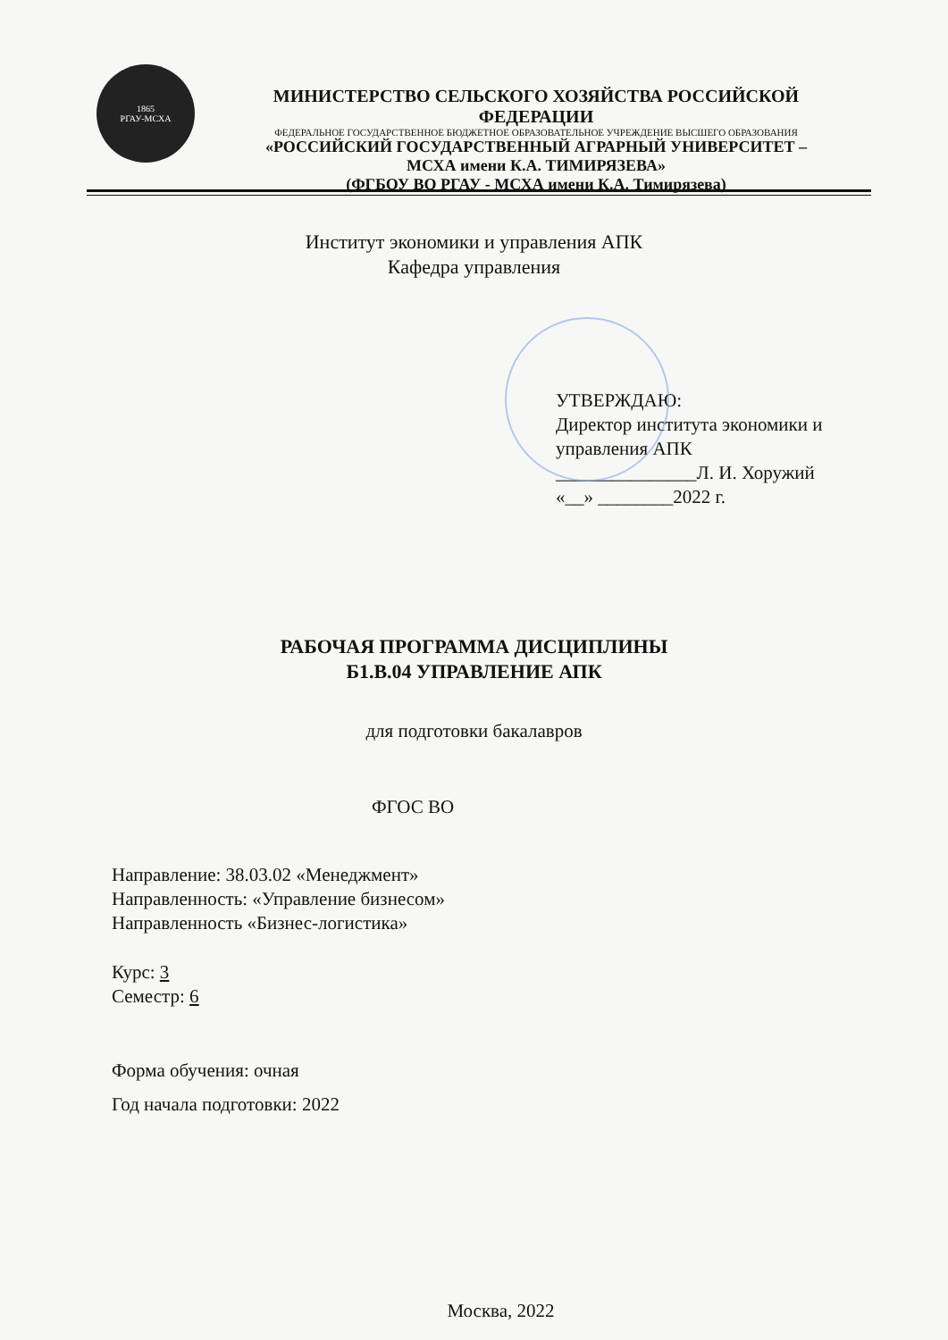1865
РГАУ-МСХА
МИНИСТЕРСТВО СЕЛЬСКОГО ХОЗЯЙСТВА РОССИЙСКОЙ ФЕДЕРАЦИИ
ФЕДЕРАЛЬНОЕ ГОСУДАРСТВЕННОЕ БЮДЖЕТНОЕ ОБРАЗОВАТЕЛЬНОЕ УЧРЕЖДЕНИЕ ВЫСШЕГО ОБРАЗОВАНИЯ
«РОССИЙСКИЙ ГОСУДАРСТВЕННЫЙ АГРАРНЫЙ УНИВЕРСИТЕТ –
МСХА имени К.А. ТИМИРЯЗЕВА»
(ФГБОУ ВО РГАУ - МСХА имени К.А. Тимирязева)
Институт экономики и управления АПК
Кафедра управления
УТВЕРЖДАЮ:
Директор института экономики и
управления АПК
_______________Л. И. Хоружий
«__» ________2022 г.
РАБОЧАЯ ПРОГРАММА ДИСЦИПЛИНЫ
Б1.В.04 УПРАВЛЕНИЕ АПК
для подготовки бакалавров
ФГОС ВО
Направление: 38.03.02 «Менеджмент»
Направленность: «Управление бизнесом»
Направленность «Бизнес-логистика»
Курс: 3
Семестр: 6
Форма обучения: очная
Год начала подготовки: 2022
Москва, 2022